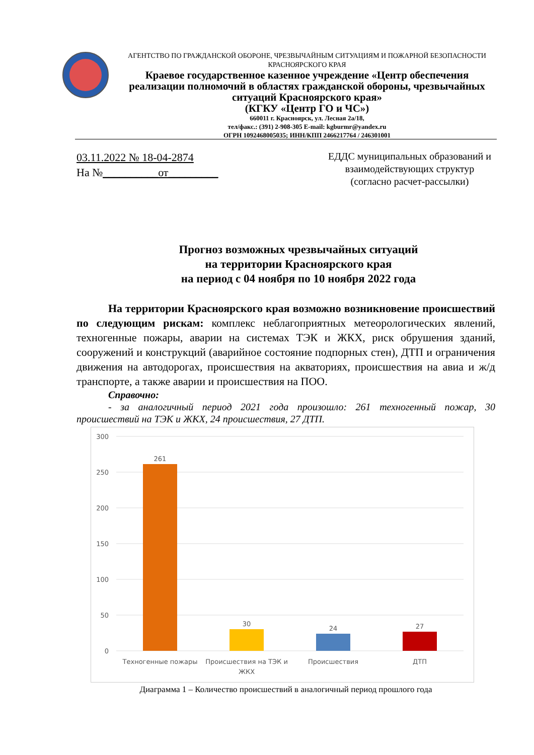АГЕНТСТВО ПО ГРАЖДАНСКОЙ ОБОРОНЕ, ЧРЕЗВЫЧАЙНЫМ СИТУАЦИЯМ И ПОЖАРНОЙ БЕЗОПАСНОСТИ КРАСНОЯРСКОГО КРАЯ
Краевое государственное казенное учреждение «Центр обеспечения реализации полномочий в областях гражданской обороны, чрезвычайных ситуаций Красноярского края»
(КГКУ «Центр ГО и ЧС»)
660011 г. Красноярск, ул. Лесная 2а/18,
тел/факс.: (391) 2-908-305 E-mail: kgburmr@yandex.ru
ОГРН 1092468005035; ИНН/КПП 2466217764 / 246301001
03.11.2022 № 18-04-2874
На №__________от_________
ЕДДС муниципальных образований и взаимодействующих структур (согласно расчет-рассылки)
Прогноз возможных чрезвычайных ситуаций
на территории Красноярского края
на период с 04 ноября по 10 ноября 2022 года
На территории Красноярского края возможно возникновение происшествий по следующим рискам: комплекс неблагоприятных метеорологических явлений, техногенные пожары, аварии на системах ТЭК и ЖКХ, риск обрушения зданий, сооружений и конструкций (аварийное состояние подпорных стен), ДТП и ограничения движения на автодорогах, происшествия на акваториях, происшествия на авиа и ж/д транспорте, а также аварии и происшествия на ПОО.
Справочно:
- за аналогичный период 2021 года произошло: 261 техногенный пожар, 30 происшествий на ТЭК и ЖКХ, 24 происшествия, 27 ДТП.
300
250
200
150
100
50
0
261
30
24
27
Техногенные пожары
Происшествия на ТЭК и
ЖКХ
Происшествия
ДТП
Диаграмма 1 – Количество происшествий в аналогичный период прошлого года